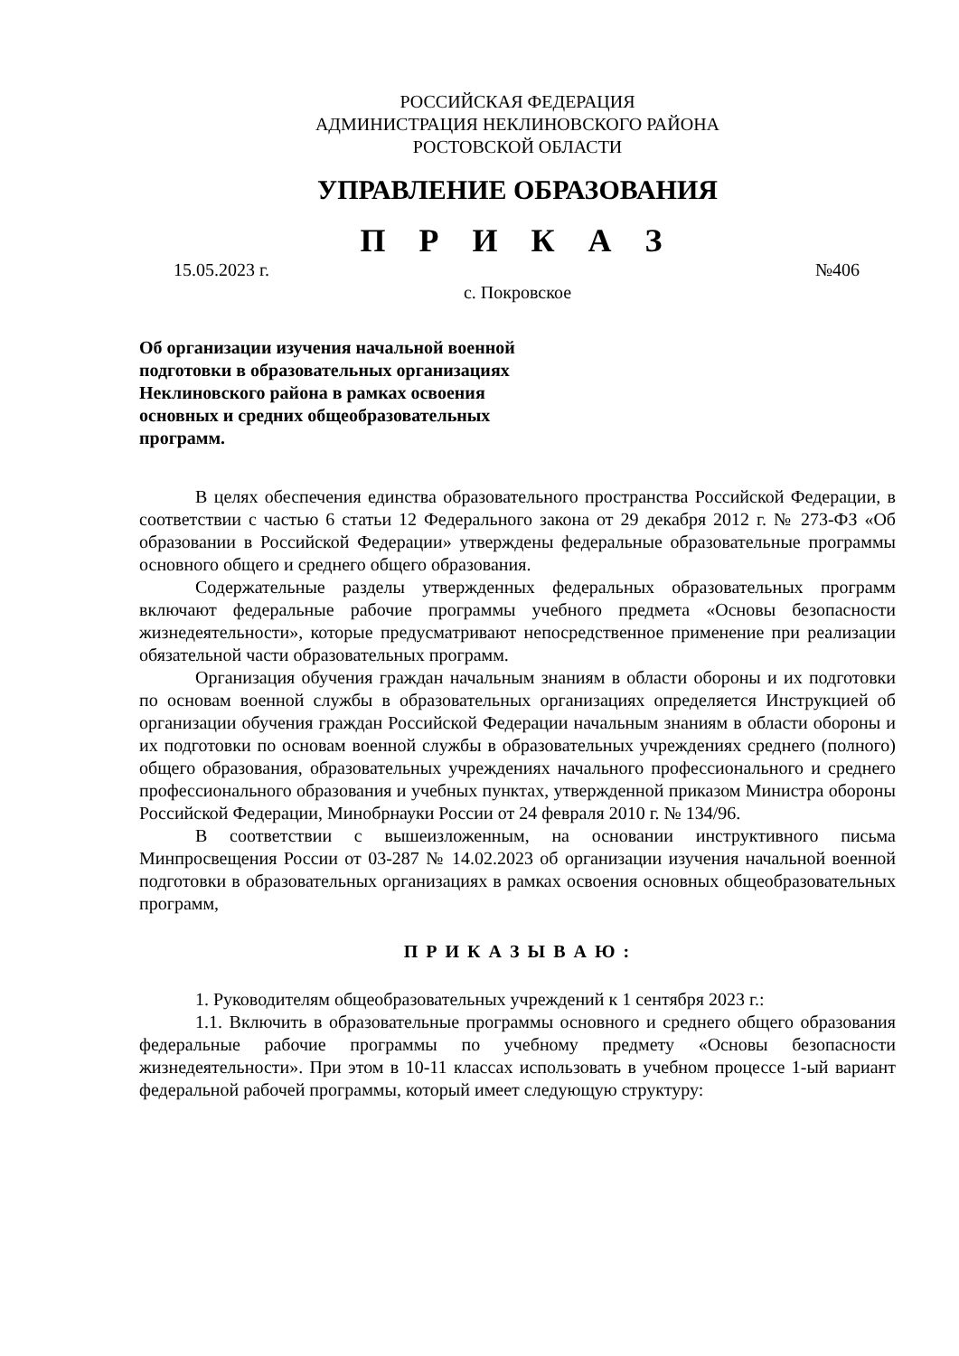РОССИЙСКАЯ ФЕДЕРАЦИЯ
АДМИНИСТРАЦИЯ НЕКЛИНОВСКОГО РАЙОНА
РОСТОВСКОЙ ОБЛАСТИ
УПРАВЛЕНИЕ ОБРАЗОВАНИЯ
П Р И К А З
15.05.2023 г. №406
с. Покровское
Об организации изучения начальной военной подготовки в образовательных организациях Неклиновского района в рамках освоения основных и средних общеобразовательных программ.
В целях обеспечения единства образовательного пространства Российской Федерации, в соответствии с частью 6 статьи 12 Федерального закона от 29 декабря 2012 г. № 273-ФЗ «Об образовании в Российской Федерации» утверждены федеральные образовательные программы основного общего и среднего общего образования.
Содержательные разделы утвержденных федеральных образовательных программ включают федеральные рабочие программы учебного предмета «Основы безопасности жизнедеятельности», которые предусматривают непосредственное применение при реализации обязательной части образовательных программ.
Организация обучения граждан начальным знаниям в области обороны и их подготовки по основам военной службы в образовательных организациях определяется Инструкцией об организации обучения граждан Российской Федерации начальным знаниям в области обороны и их подготовки по основам военной службы в образовательных учреждениях среднего (полного) общего образования, образовательных учреждениях начального профессионального и среднего профессионального образования и учебных пунктах, утвержденной приказом Министра обороны Российской Федерации, Минобрнауки России от 24 февраля 2010 г. № 134/96.
В соответствии с вышеизложенным, на основании инструктивного письма Минпросвещения России от 03-287 № 14.02.2023 об организации изучения начальной военной подготовки в образовательных организациях в рамках освоения основных общеобразовательных программ,
П Р И К А З Ы В А Ю :
1. Руководителям общеобразовательных учреждений к 1 сентября 2023 г.:
1.1. Включить в образовательные программы основного и среднего общего образования федеральные рабочие программы по учебному предмету «Основы безопасности жизнедеятельности». При этом в 10-11 классах использовать в учебном процессе 1-ый вариант федеральной рабочей программы, который имеет следующую структуру: